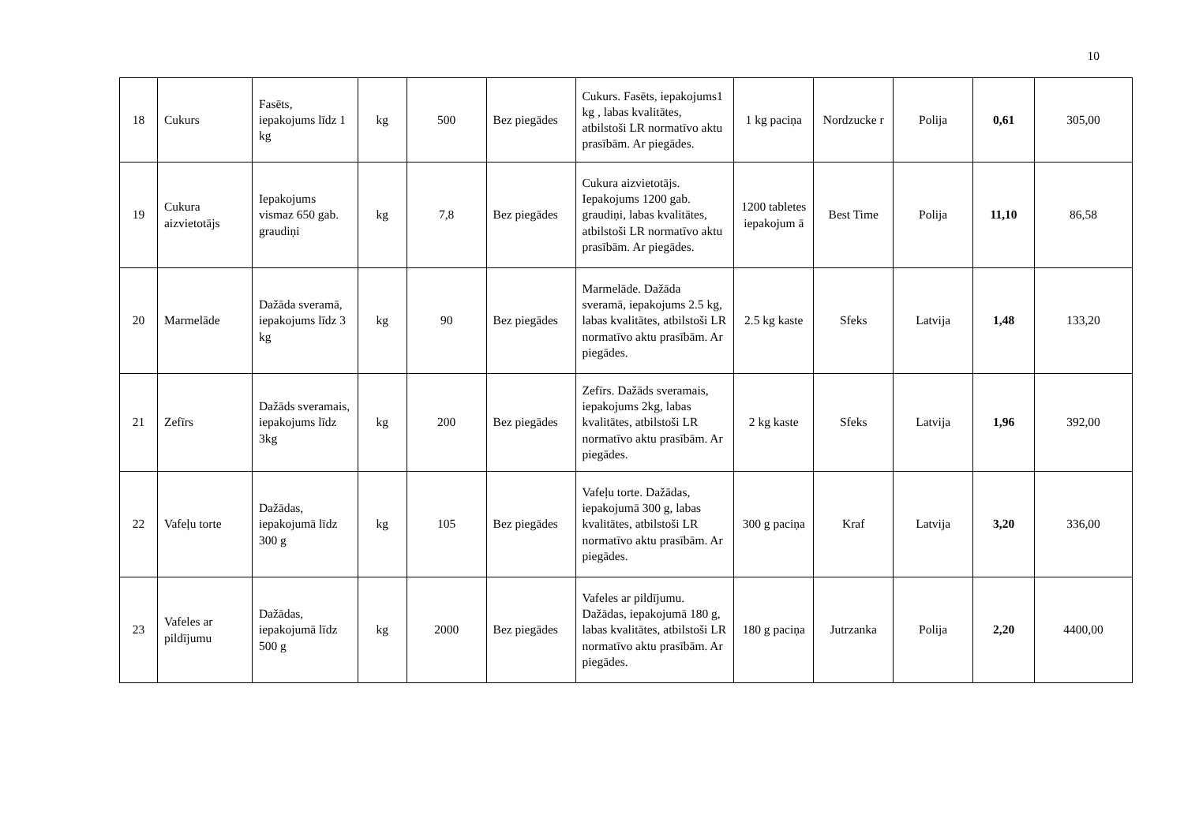10
| 18 | Cukurs | Fasēts, iepakojums līdz 1 kg | kg | 500 | Bez piegādes | Cukurs. Fasēts, iepakojums1 kg , labas kvalitātes, atbilstoši LR normatīvo aktu prasībām. Ar piegādes. | 1 kg paciņa | Nordzucke r | Polija | 0,61 | 305,00 |
| 19 | Cukura aizvietotājs | Iepakojums vismaz 650 gab. graudiņi | kg | 7,8 | Bez piegādes | Cukura aizvietotājs. Iepakojums 1200 gab. graudiņi, labas kvalitātes, atbilstoši LR normatīvo aktu prasībām. Ar piegādes. | 1200 tabletes iepakojum ā | Best Time | Polija | 11,10 | 86,58 |
| 20 | Marmelāde | Dažāda sveramā, iepakojums līdz 3 kg | kg | 90 | Bez piegādes | Marmelāde. Dažāda sveramā, iepakojums 2.5 kg, labas kvalitātes, atbilstoši LR normatīvo aktu prasībām. Ar piegādes. | 2.5 kg kaste | Sfeks | Latvija | 1,48 | 133,20 |
| 21 | Zefīrs | Dažāds sveramais, iepakojums līdz 3kg | kg | 200 | Bez piegādes | Zefīrs. Dažāds sveramais, iepakojums 2kg, labas kvalitātes, atbilstoši LR normatīvo aktu prasībām. Ar piegādes. | 2 kg kaste | Sfeks | Latvija | 1,96 | 392,00 |
| 22 | Vafeļu torte | Dažādas, iepakojumā līdz 300 g | kg | 105 | Bez piegādes | Vafeļu torte. Dažādas, iepakojumā 300 g, labas kvalitātes, atbilstoši LR normatīvo aktu prasībām. Ar piegādes. | 300 g paciņa | Kraf | Latvija | 3,20 | 336,00 |
| 23 | Vafeles ar pildījumu | Dažādas, iepakojumā līdz 500 g | kg | 2000 | Bez piegādes | Vafeles ar pildījumu. Dažādas, iepakojumā 180 g, labas kvalitātes, atbilstoši LR normatīvo aktu prasībām. Ar piegādes. | 180 g paciņa | Jutrzanka | Polija | 2,20 | 4400,00 |